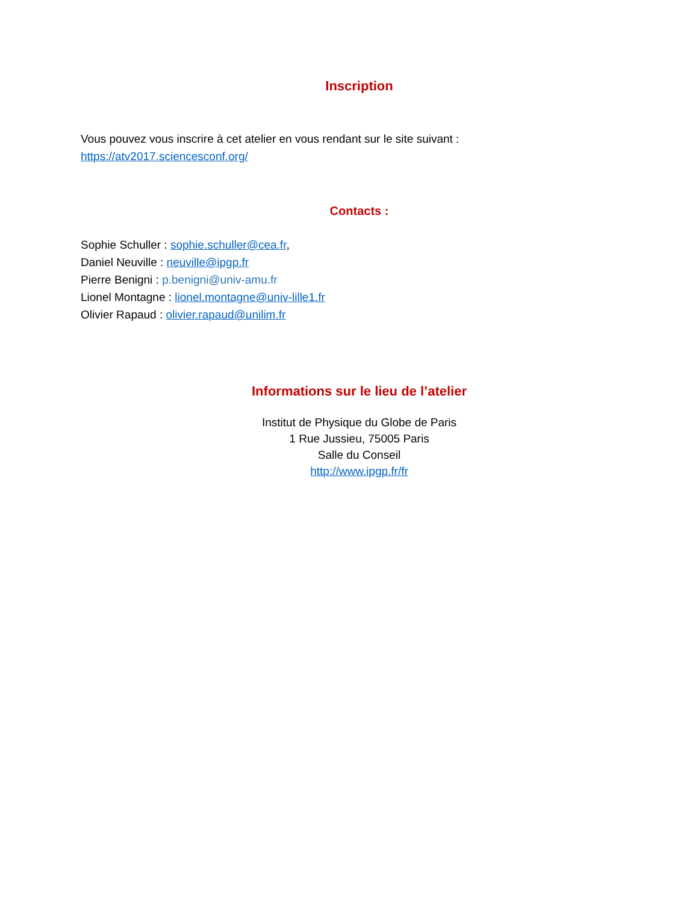Inscription
Vous pouvez vous inscrire à cet atelier en vous rendant sur le site suivant :
https://atv2017.sciencesconf.org/
Contacts :
Sophie Schuller : sophie.schuller@cea.fr,
Daniel Neuville : neuville@ipgp.fr
Pierre Benigni : p.benigni@univ-amu.fr
Lionel Montagne : lionel.montagne@univ-lille1.fr
Olivier Rapaud : olivier.rapaud@unilim.fr
Informations sur le lieu de l’atelier
Institut de Physique du Globe de Paris
1 Rue Jussieu, 75005 Paris
Salle du Conseil
http://www.ipgp.fr/fr